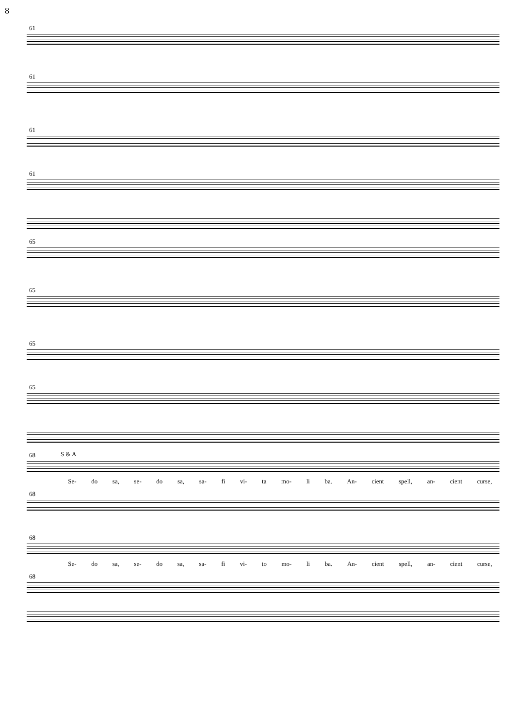8
61
61
61
61
65
65
65
65
68 S & A
Se- do sa, se- do sa, sa- fi vi- ta mo- li ba. An- cient spell, an- cient curse,
68
68
Se- do sa, se- do sa, sa- fi vi- to mo- li ba. An- cient spell, an- cient curse,
68